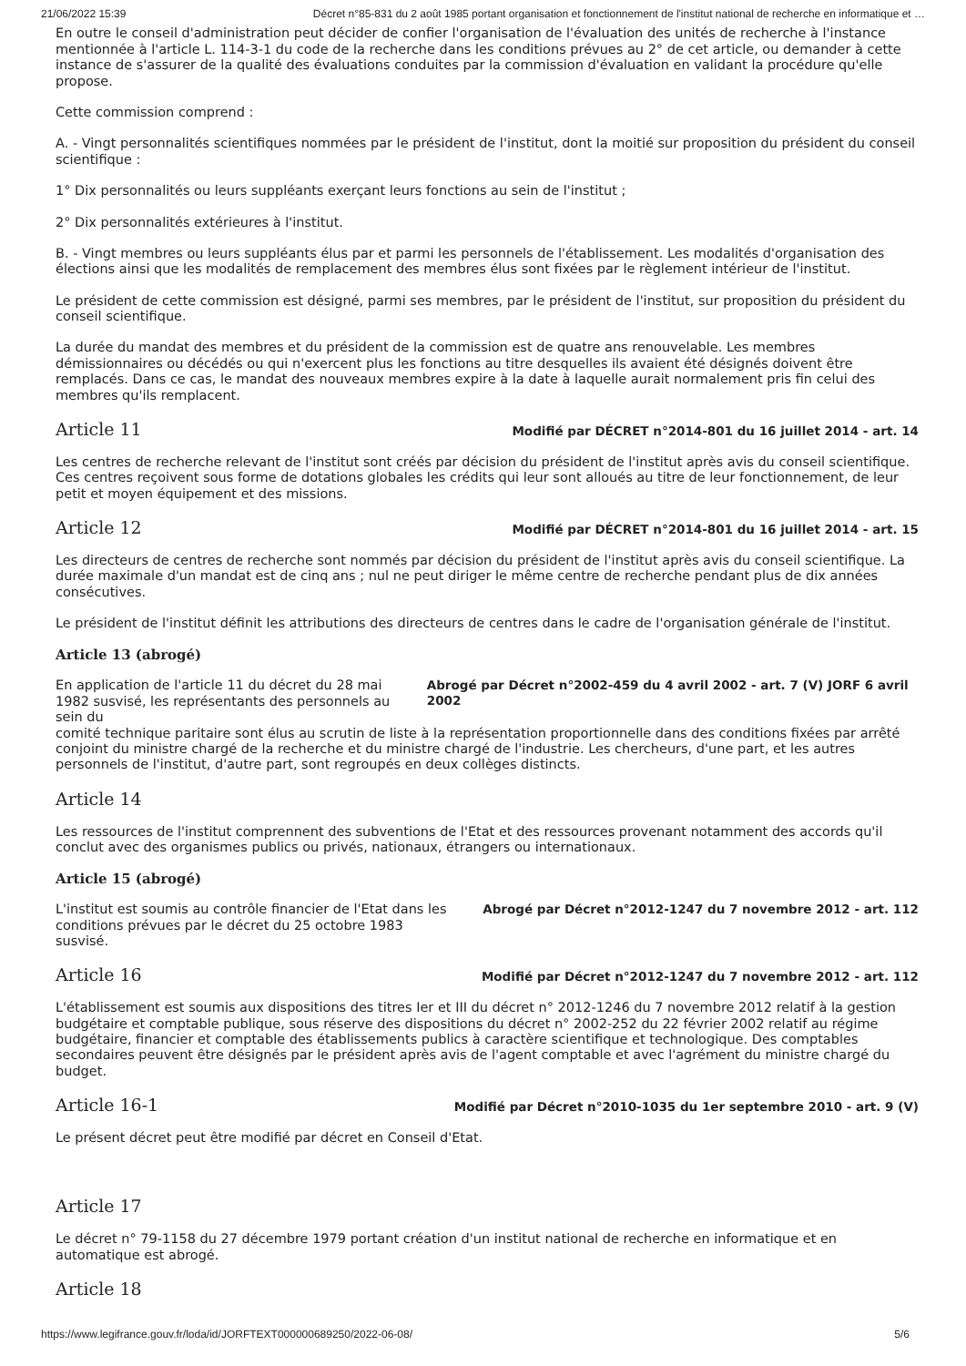21/06/2022 15:39 Décret n°85-831 du 2 août 1985 portant organisation et fonctionnement de l'institut national de recherche en informatique et …
En outre le conseil d'administration peut décider de confier l'organisation de l'évaluation des unités de recherche à l'instance mentionnée à l'article L. 114-3-1 du code de la recherche dans les conditions prévues au 2° de cet article, ou demander à cette instance de s'assurer de la qualité des évaluations conduites par la commission d'évaluation en validant la procédure qu'elle propose.
Cette commission comprend :
A. - Vingt personnalités scientifiques nommées par le président de l'institut, dont la moitié sur proposition du président du conseil scientifique :
1° Dix personnalités ou leurs suppléants exerçant leurs fonctions au sein de l'institut ;
2° Dix personnalités extérieures à l'institut.
B. - Vingt membres ou leurs suppléants élus par et parmi les personnels de l'établissement. Les modalités d'organisation des élections ainsi que les modalités de remplacement des membres élus sont fixées par le règlement intérieur de l'institut.
Le président de cette commission est désigné, parmi ses membres, par le président de l'institut, sur proposition du président du conseil scientifique.
La durée du mandat des membres et du président de la commission est de quatre ans renouvelable. Les membres démissionnaires ou décédés ou qui n'exercent plus les fonctions au titre desquelles ils avaient été désignés doivent être remplacés. Dans ce cas, le mandat des nouveaux membres expire à la date à laquelle aurait normalement pris fin celui des membres qu'ils remplacent.
Article 11
Modifié par DÉCRET n°2014-801 du 16 juillet 2014 - art. 14
Les centres de recherche relevant de l'institut sont créés par décision du président de l'institut après avis du conseil scientifique. Ces centres reçoivent sous forme de dotations globales les crédits qui leur sont alloués au titre de leur fonctionnement, de leur petit et moyen équipement et des missions.
Article 12
Modifié par DÉCRET n°2014-801 du 16 juillet 2014 - art. 15
Les directeurs de centres de recherche sont nommés par décision du président de l'institut après avis du conseil scientifique. La durée maximale d'un mandat est de cinq ans ; nul ne peut diriger le même centre de recherche pendant plus de dix années consécutives.
Le président de l'institut définit les attributions des directeurs de centres dans le cadre de l'organisation générale de l'institut.
Article 13 (abrogé)
En application de l'article 11 du décret du 28 mai 1982 susvisé, les représentants des personnels au sein du Abrogé par Décret n°2002-459 du 4 avril 2002 - art. 7 (V) JORF 6 avril 2002
comité technique paritaire sont élus au scrutin de liste à la représentation proportionnelle dans des conditions fixées par arrêté conjoint du ministre chargé de la recherche et du ministre chargé de l'industrie. Les chercheurs, d'une part, et les autres personnels de l'institut, d'autre part, sont regroupés en deux collèges distincts.
Article 14
Les ressources de l'institut comprennent des subventions de l'Etat et des ressources provenant notamment des accords qu'il conclut avec des organismes publics ou privés, nationaux, étrangers ou internationaux.
Article 15 (abrogé)
L'institut est soumis au contrôle financier de l'Etat dans les conditions prévues par le décret du 25 octobre 1983 susvisé. Abrogé par Décret n°2012-1247 du 7 novembre 2012 - art. 112
Article 16
Modifié par Décret n°2012-1247 du 7 novembre 2012 - art. 112
L'établissement est soumis aux dispositions des titres Ier et III du décret n° 2012-1246 du 7 novembre 2012 relatif à la gestion budgétaire et comptable publique, sous réserve des dispositions du décret n° 2002-252 du 22 février 2002 relatif au régime budgétaire, financier et comptable des établissements publics à caractère scientifique et technologique. Des comptables secondaires peuvent être désignés par le président après avis de l'agent comptable et avec l'agrément du ministre chargé du budget.
Article 16-1
Modifié par Décret n°2010-1035 du 1er septembre 2010 - art. 9 (V)
Le présent décret peut être modifié par décret en Conseil d'Etat.
Article 17
Le décret n° 79-1158 du 27 décembre 1979 portant création d'un institut national de recherche en informatique et en automatique est abrogé.
Article 18
https://www.legifrance.gouv.fr/loda/id/JORFTEXT000000689250/2022-06-08/ 5/6